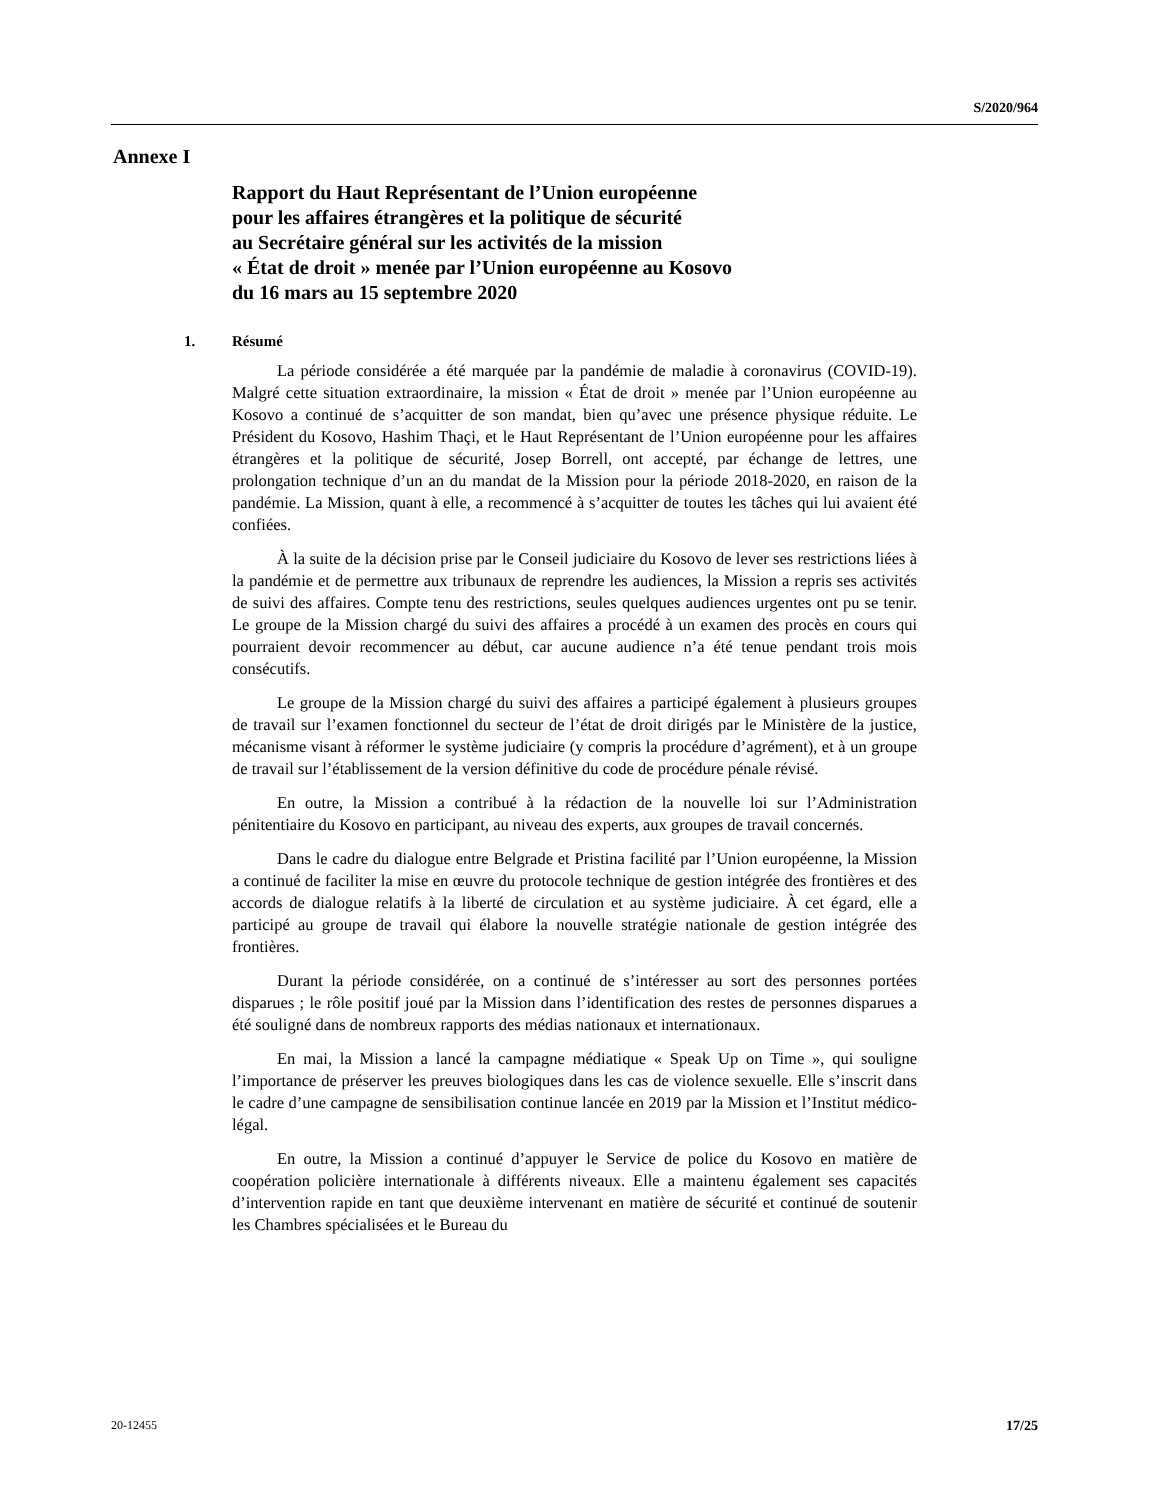S/2020/964
Annexe I
Rapport du Haut Représentant de l’Union européenne
pour les affaires étrangères et la politique de sécurité
au Secrétaire général sur les activités de la mission
« État de droit » menée par l’Union européenne au Kosovo
du 16 mars au 15 septembre 2020
1. Résumé
La période considérée a été marquée par la pandémie de maladie à coronavirus (COVID-19). Malgré cette situation extraordinaire, la mission « État de droit » menée par l’Union européenne au Kosovo a continué de s’acquitter de son mandat, bien qu’avec une présence physique réduite. Le Président du Kosovo, Hashim Thaçi, et le Haut Représentant de l’Union européenne pour les affaires étrangères et la politique de sécurité, Josep Borrell, ont accepté, par échange de lettres, une prolongation technique d’un an du mandat de la Mission pour la période 2018-2020, en raison de la pandémie. La Mission, quant à elle, a recommencé à s’acquitter de toutes les tâches qui lui avaient été confiées.
À la suite de la décision prise par le Conseil judiciaire du Kosovo de lever ses restrictions liées à la pandémie et de permettre aux tribunaux de reprendre les audiences, la Mission a repris ses activités de suivi des affaires. Compte tenu des restrictions, seules quelques audiences urgentes ont pu se tenir. Le groupe de la Mission chargé du suivi des affaires a procédé à un examen des procès en cours qui pourraient devoir recommencer au début, car aucune audience n’a été tenue pendant trois mois consécutifs.
Le groupe de la Mission chargé du suivi des affaires a participé également à plusieurs groupes de travail sur l’examen fonctionnel du secteur de l’état de droit dirigés par le Ministère de la justice, mécanisme visant à réformer le système judiciaire (y compris la procédure d’agrément), et à un groupe de travail sur l’établissement de la version définitive du code de procédure pénale révisé.
En outre, la Mission a contribué à la rédaction de la nouvelle loi sur l’Administration pénitentiaire du Kosovo en participant, au niveau des experts, aux groupes de travail concernés.
Dans le cadre du dialogue entre Belgrade et Pristina facilité par l’Union européenne, la Mission a continué de faciliter la mise en œuvre du protocole technique de gestion intégrée des frontières et des accords de dialogue relatifs à la liberté de circulation et au système judiciaire. À cet égard, elle a participé au groupe de travail qui élabore la nouvelle stratégie nationale de gestion intégrée des frontières.
Durant la période considérée, on a continué de s’intéresser au sort des personnes portées disparues ; le rôle positif joué par la Mission dans l’identification des restes de personnes disparues a été souligné dans de nombreux rapports des médias nationaux et internationaux.
En mai, la Mission a lancé la campagne médiatique « Speak Up on Time », qui souligne l’importance de préserver les preuves biologiques dans les cas de violence sexuelle. Elle s’inscrit dans le cadre d’une campagne de sensibilisation continue lancée en 2019 par la Mission et l’Institut médico-légal.
En outre, la Mission a continué d’appuyer le Service de police du Kosovo en matière de coopération policière internationale à différents niveaux. Elle a maintenu également ses capacités d’intervention rapide en tant que deuxième intervenant en matière de sécurité et continué de soutenir les Chambres spécialisées et le Bureau du
20-12455 17/25